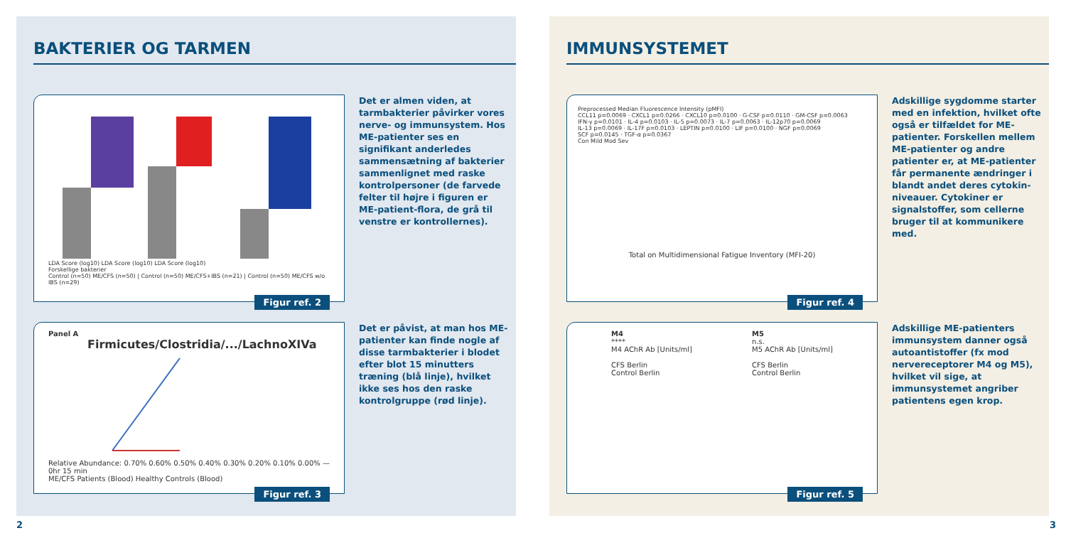BAKTERIER OG TARMEN
LDA Score (log10) LDA Score (log10) LDA Score (log10)
Forskellige bakterier
Control (n=50) ME/CFS (n=50) | Control (n=50) ME/CFS+IBS (n=21) | Control (n=50) ME/CFS w/o IBS (n=29)
Figur ref. 2
Det er almen viden, at tarmbakterier påvirker vores nerve- og immunsystem. Hos ME-patienter ses en signifikant anderledes sammensætning af bakterier sammenlignet med raske kontrolpersoner (de farvede felter til højre i figuren er ME-patient-flora, de grå til venstre er kontrollernes).
Panel A
Firmicutes/Clostridia/.../LachnoXIVa
Relative Abundance: 0.70% 0.60% 0.50% 0.40% 0.30% 0.20% 0.10% 0.00% — 0hr 15 min
ME/CFS Patients (Blood) Healthy Controls (Blood)
Figur ref. 3
Det er påvist, at man hos ME-patienter kan finde nogle af disse tarmbakterier i blodet efter blot 15 minutters træning (blå linje), hvilket ikke ses hos den raske kontrolgruppe (rød linje).
2
IMMUNSYSTEMET
Preprocessed Median Fluorescence Intensity (pMFI)
CCL11 p=0.0069 · CXCL1 p=0.0266 · CXCL10 p=0.0100 · G-CSF p=0.0110 · GM-CSF p=0.0063
IFN-γ p=0.0101 · IL-4 p=0.0103 · IL-5 p=0.0073 · IL-7 p=0.0063 · IL-12p70 p=0.0069
IL-13 p=0.0069 · IL-17F p=0.0103 · LEPTIN p=0.0100 · LIF p=0.0100 · NGF p=0.0069
SCF p=0.0145 · TGF-α p=0.0367
Con Mild Mod Sev
Total on Multidimensional Fatigue Inventory (MFI-20)
Figur ref. 4
Adskillige sygdomme starter med en infektion, hvilket ofte også er tilfældet for ME-patienter. Forskellen mellem ME-patienter og andre patienter er, at ME-patienter får permanente ændringer i blandt andet deres cytokin-niveauer. Cytokiner er signalstoffer, som cellerne bruger til at kommunikere med.
M4
****
M4 AChR Ab [Units/ml]
CFS Berlin
Control Berlin
M5
n.s.
M5 AChR Ab [Units/ml]
CFS Berlin
Control Berlin
Figur ref. 5
Adskillige ME-patienters immunsystem danner også autoantistoffer (fx mod nervereceptorer M4 og M5), hvilket vil sige, at immunsystemet angriber patientens egen krop.
3